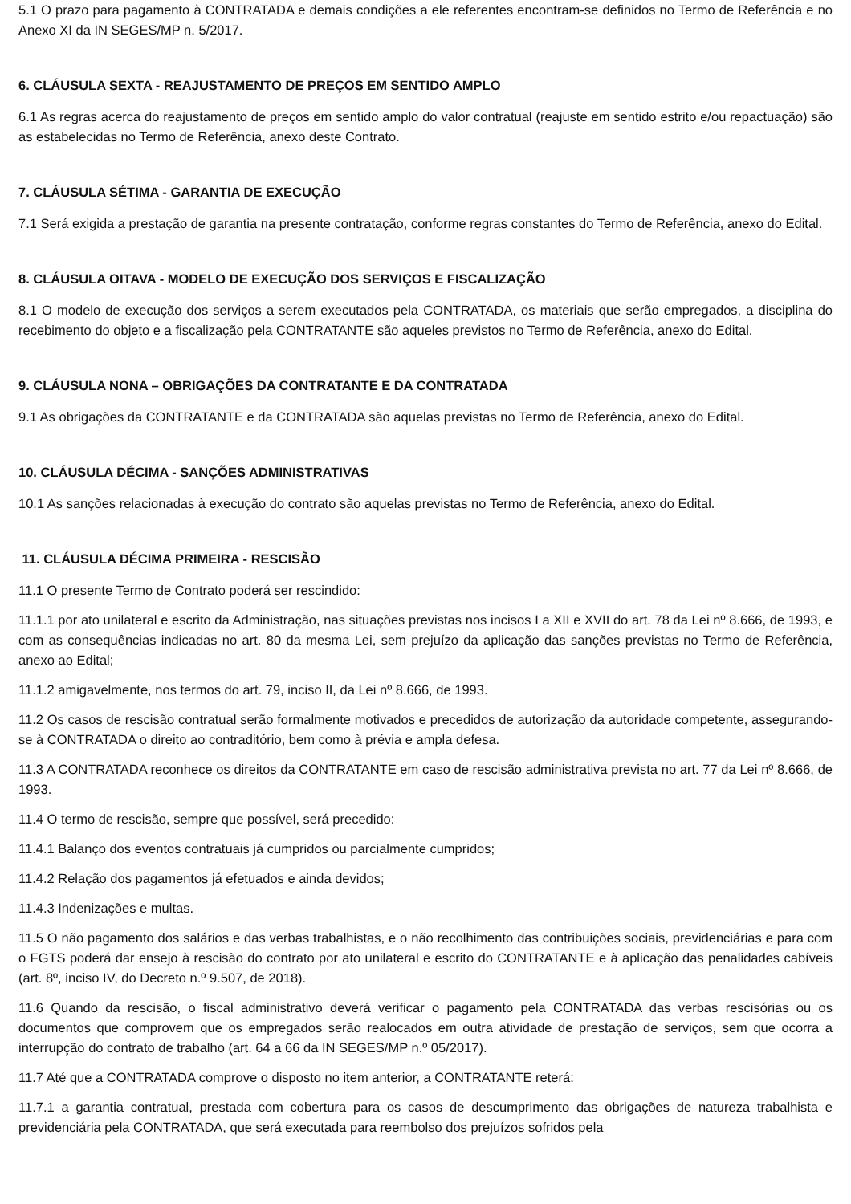5.1 O prazo para pagamento à CONTRATADA e demais condições a ele referentes encontram-se definidos no Termo de Referência e no Anexo XI da IN SEGES/MP n. 5/2017.
6. CLÁUSULA SEXTA - REAJUSTAMENTO DE PREÇOS EM SENTIDO AMPLO
6.1 As regras acerca do reajustamento de preços em sentido amplo do valor contratual (reajuste em sentido estrito e/ou repactuação) são as estabelecidas no Termo de Referência, anexo deste Contrato.
7. CLÁUSULA SÉTIMA - GARANTIA DE EXECUÇÃO
7.1 Será exigida a prestação de garantia na presente contratação, conforme regras constantes do Termo de Referência, anexo do Edital.
8. CLÁUSULA OITAVA - MODELO DE EXECUÇÃO DOS SERVIÇOS E FISCALIZAÇÃO
8.1 O modelo de execução dos serviços a serem executados pela CONTRATADA, os materiais que serão empregados, a disciplina do recebimento do objeto e a fiscalização pela CONTRATANTE são aqueles previstos no Termo de Referência, anexo do Edital.
9. CLÁUSULA NONA – OBRIGAÇÕES DA CONTRATANTE E DA CONTRATADA
9.1 As obrigações da CONTRATANTE e da CONTRATADA são aquelas previstas no Termo de Referência, anexo do Edital.
10. CLÁUSULA DÉCIMA - SANÇÕES ADMINISTRATIVAS
10.1 As sanções relacionadas à execução do contrato são aquelas previstas no Termo de Referência, anexo do Edital.
11. CLÁUSULA DÉCIMA PRIMEIRA - RESCISÃO
11.1 O presente Termo de Contrato poderá ser rescindido:
11.1.1 por ato unilateral e escrito da Administração, nas situações previstas nos incisos I a XII e XVII do art. 78 da Lei nº 8.666, de 1993, e com as consequências indicadas no art. 80 da mesma Lei, sem prejuízo da aplicação das sanções previstas no Termo de Referência, anexo ao Edital;
11.1.2 amigavelmente, nos termos do art. 79, inciso II, da Lei nº 8.666, de 1993.
11.2 Os casos de rescisão contratual serão formalmente motivados e precedidos de autorização da autoridade competente, assegurando-se à CONTRATADA o direito ao contraditório, bem como à prévia e ampla defesa.
11.3 A CONTRATADA reconhece os direitos da CONTRATANTE em caso de rescisão administrativa prevista no art. 77 da Lei nº 8.666, de 1993.
11.4 O termo de rescisão, sempre que possível, será precedido:
11.4.1 Balanço dos eventos contratuais já cumpridos ou parcialmente cumpridos;
11.4.2 Relação dos pagamentos já efetuados e ainda devidos;
11.4.3 Indenizações e multas.
11.5 O não pagamento dos salários e das verbas trabalhistas, e o não recolhimento das contribuições sociais, previdenciárias e para com o FGTS poderá dar ensejo à rescisão do contrato por ato unilateral e escrito do CONTRATANTE e à aplicação das penalidades cabíveis (art. 8º, inciso IV, do Decreto n.º 9.507, de 2018).
11.6 Quando da rescisão, o fiscal administrativo deverá verificar o pagamento pela CONTRATADA das verbas rescisórias ou os documentos que comprovem que os empregados serão realocados em outra atividade de prestação de serviços, sem que ocorra a interrupção do contrato de trabalho (art. 64 a 66 da IN SEGES/MP n.º 05/2017).
11.7 Até que a CONTRATADA comprove o disposto no item anterior, a CONTRATANTE reterá:
11.7.1 a garantia contratual, prestada com cobertura para os casos de descumprimento das obrigações de natureza trabalhista e previdenciária pela CONTRATADA, que será executada para reembolso dos prejuízos sofridos pela